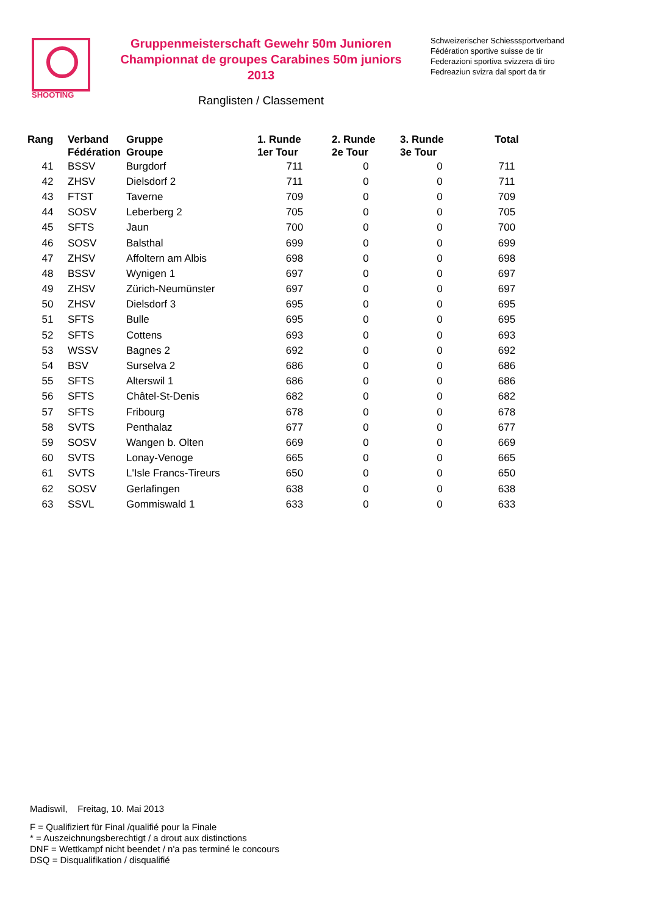SHOOTING
Gruppenmeisterschaft Gewehr 50m Junioren
Championnat de groupes Carabines 50m juniors
2013
Ranglisten / Classement
Schweizerischer Schiesssportverband
Fédération sportive suisse de tir
Federazioni sportiva svizzera di tiro
Fedreaziun svizra dal sport da tir
| Rang | Verband Fédération | Gruppe Groupe | 1. Runde 1er Tour | 2. Runde 2e Tour | 3. Runde 3e Tour | Total |
| --- | --- | --- | --- | --- | --- | --- |
| 41 | BSSV | Burgdorf | 711 | 0 | 0 | 711 |
| 42 | ZHSV | Dielsdorf 2 | 711 | 0 | 0 | 711 |
| 43 | FTST | Taverne | 709 | 0 | 0 | 709 |
| 44 | SOSV | Leberberg 2 | 705 | 0 | 0 | 705 |
| 45 | SFTS | Jaun | 700 | 0 | 0 | 700 |
| 46 | SOSV | Balsthal | 699 | 0 | 0 | 699 |
| 47 | ZHSV | Affoltern am Albis | 698 | 0 | 0 | 698 |
| 48 | BSSV | Wynigen 1 | 697 | 0 | 0 | 697 |
| 49 | ZHSV | Zürich-Neumünster | 697 | 0 | 0 | 697 |
| 50 | ZHSV | Dielsdorf 3 | 695 | 0 | 0 | 695 |
| 51 | SFTS | Bulle | 695 | 0 | 0 | 695 |
| 52 | SFTS | Cottens | 693 | 0 | 0 | 693 |
| 53 | WSSV | Bagnes 2 | 692 | 0 | 0 | 692 |
| 54 | BSV | Surselva 2 | 686 | 0 | 0 | 686 |
| 55 | SFTS | Alterswil 1 | 686 | 0 | 0 | 686 |
| 56 | SFTS | Châtel-St-Denis | 682 | 0 | 0 | 682 |
| 57 | SFTS | Fribourg | 678 | 0 | 0 | 678 |
| 58 | SVTS | Penthalaz | 677 | 0 | 0 | 677 |
| 59 | SOSV | Wangen b. Olten | 669 | 0 | 0 | 669 |
| 60 | SVTS | Lonay-Venoge | 665 | 0 | 0 | 665 |
| 61 | SVTS | L'Isle Francs-Tireurs | 650 | 0 | 0 | 650 |
| 62 | SOSV | Gerlafingen | 638 | 0 | 0 | 638 |
| 63 | SSVL | Gommiswald 1 | 633 | 0 | 0 | 633 |
Madiswil, Freitag, 10. Mai 2013
F = Qualifiziert für Final /qualifié pour la Finale
* = Auszeichnungsberechtigt / a drout aux distinctions
DNF = Wettkampf nicht beendet / n'a pas terminé le concours
DSQ = Disqualifikation / disqualifié